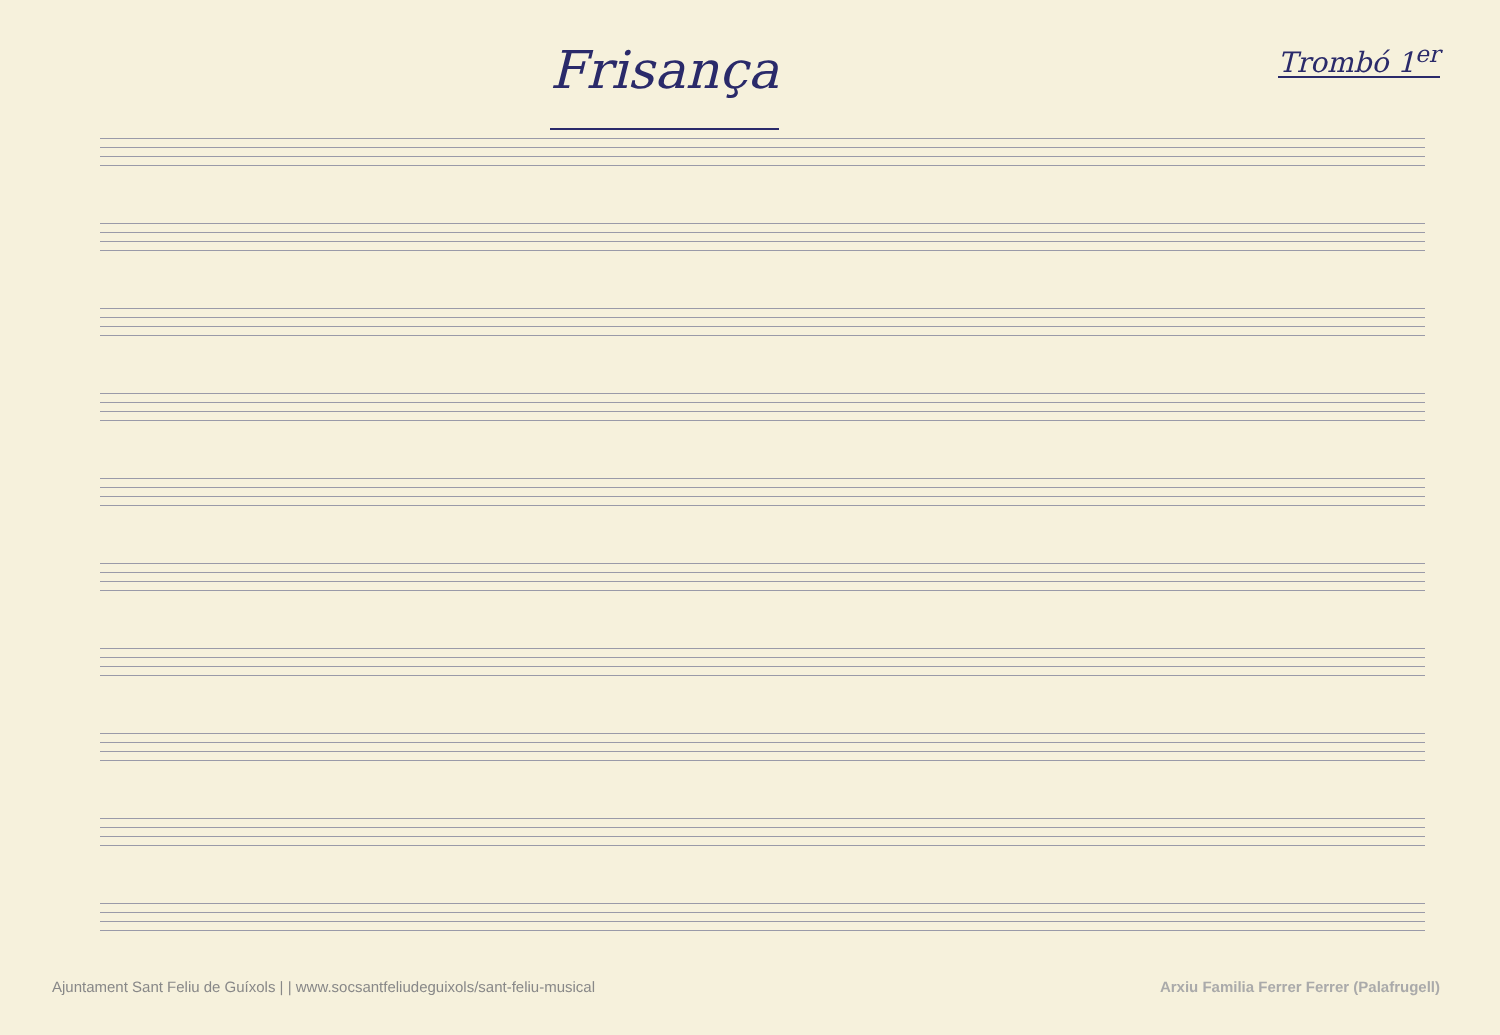Frisança
Trombó 1<sup>er</sup>
Ajuntament Sant Feliu de Guíxols | | www.socsantfeliudeguixols/sant-feliu-musical Arxiu Familia Ferrer Ferrer (Palafrugell)